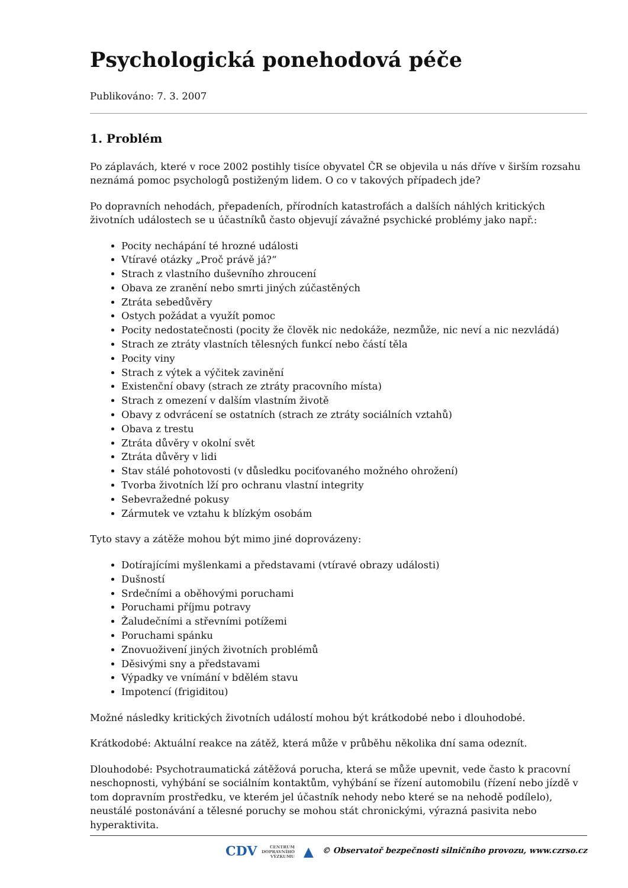Psychologická ponehodová péče
Publikováno: 7. 3. 2007
1. Problém
Po záplavách, které v roce 2002 postihly tisíce obyvatel ČR se objevila u nás dříve v širším rozsahu neznámá pomoc psychologů postiženým lidem. O co v takových případech jde?
Po dopravních nehodách, přepadeních, přírodních katastrofách a dalších náhlých kritických životních událostech se u účastníků často objevují závažné psychické problémy jako např.:
Pocity nechápání té hrozné události
Vtíravé otázky „Proč právě já?“
Strach z vlastního duševního zhroucení
Obava ze zranění nebo smrti jiných zúčastěných
Ztráta sebedůvěry
Ostych požádat a využít pomoc
Pocity nedostatečnosti (pocity že člověk nic nedokáže, nezmůže, nic neví a nic nezvládá)
Strach ze ztráty vlastních tělesných funkcí nebo částí těla
Pocity viny
Strach z výtek a výčitek zavinění
Existenční obavy (strach ze ztráty pracovního místa)
Strach z omezení v dalším vlastním životě
Obavy z odvrácení se ostatních (strach ze ztráty sociálních vztahů)
Obava z trestu
Ztráta důvěry v okolní svět
Ztráta důvěry v lidi
Stav stálé pohotovosti (v důsledku pociťovaného možného ohrožení)
Tvorba životních lží pro ochranu vlastní integrity
Sebevražedné pokusy
Zármutek ve vztahu k blízkým osobám
Tyto stavy a zátěže mohou být mimo jiné doprovázeny:
Dotírajícími myšlenkami a představami (vtíravé obrazy události)
Dušností
Srdečními a oběhovými poruchami
Poruchami příjmu potravy
Žaludečními a střevními potížemi
Poruchami spánku
Znovuoživení jiných životních problémů
Děsivými sny a představami
Výpadky ve vnímání v bdělém stavu
Impotencí (frigiditou)
Možné následky kritických životních událostí mohou být krátkodobé nebo i dlouhodobé.
Krátkodobé: Aktuální reakce na zátěž, která může v průběhu několika dní sama odeznít.
Dlouhodobé: Psychotraumatická zátěžová porucha, která se může upevnit, vede často k pracovní neschopnosti, vyhýbání se sociálním kontaktům, vyhýbání se řízení automobilu (řízení nebo jízdě v tom dopravním prostředku, ve kterém jel účastník nehody nebo které se na nehodě podílelo), neustálé postonávání a tělesné poruchy se mohou stát chronickými, výrazná pasivita nebo hyperaktivita.
CDV CENTRUM
DOPRAVNÍHO
VÝZKUMU ▲ © Observatoř bezpečnosti silničního provozu, www.czrso.cz